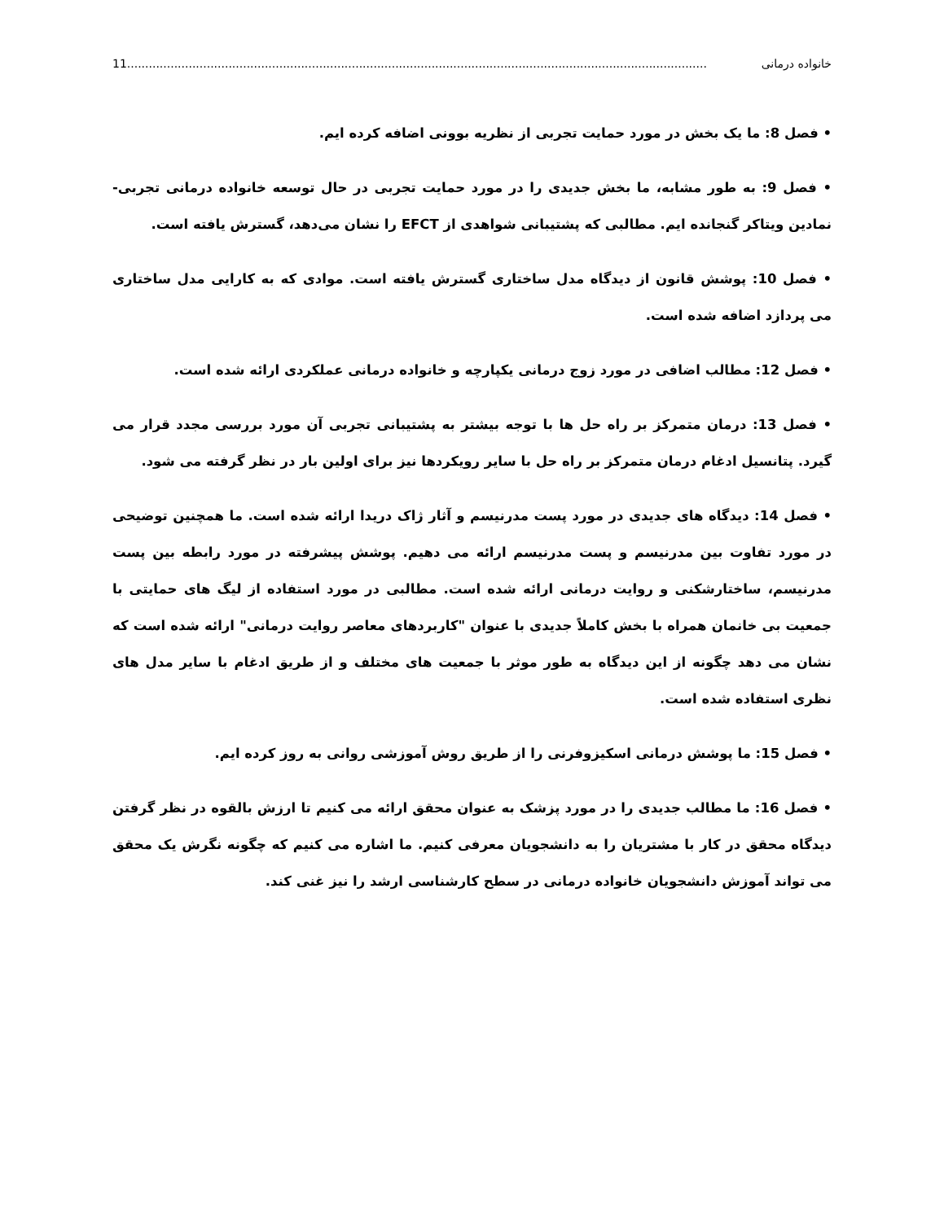خانواده درمانی 11................................................................................................................................................................
• فصل 8: ما یک بخش در مورد حمایت تجربی از نظریه بوونی اضافه کرده ایم.
• فصل 9: به طور مشابه، ما بخش جدیدی را در مورد حمایت تجربی در حال توسعه خانواده درمانی تجربی- نمادین ویتاکر گنجانده ایم. مطالبی که پشتیبانی شواهدی از EFCT را نشان می‌دهد، گسترش یافته است.
• فصل 10: پوشش قانون از دیدگاه مدل ساختاری گسترش یافته است. موادی که به کارایی مدل ساختاری می پردازد اضافه شده است.
• فصل 12: مطالب اضافی در مورد زوج درمانی یکپارچه و خانواده درمانی عملکردی ارائه شده است.
• فصل 13: درمان متمرکز بر راه حل ها با توجه بیشتر به پشتیبانی تجربی آن مورد بررسی مجدد قرار می گیرد. پتانسیل ادغام درمان متمرکز بر راه حل با سایر رویکردها نیز برای اولین بار در نظر گرفته می شود.
• فصل 14: دیدگاه های جدیدی در مورد پست مدرنیسم و آثار ژاک دریدا ارائه شده است. ما همچنین توضیحی در مورد تفاوت بین مدرنیسم و پست مدرنیسم ارائه می دهیم. پوشش پیشرفته در مورد رابطه بین پست مدرنیسم، ساختارشکنی و روایت درمانی ارائه شده است. مطالبی در مورد استفاده از لیگ های حمایتی با جمعیت بی خانمان همراه با بخش کاملاً جدیدی با عنوان "کاربردهای معاصر روایت درمانی" ارائه شده است که نشان می دهد چگونه از این دیدگاه به طور موثر با جمعیت های مختلف و از طریق ادغام با سایر مدل های نظری استفاده شده است.
• فصل 15: ما پوشش درمانی اسکیزوفرنی را از طریق روش آموزشی روانی به روز کرده ایم.
• فصل 16: ما مطالب جدیدی را در مورد پزشک به عنوان محقق ارائه می کنیم تا ارزش بالقوه در نظر گرفتن دیدگاه محقق در کار با مشتریان را به دانشجویان معرفی کنیم. ما اشاره می کنیم که چگونه نگرش یک محقق می تواند آموزش دانشجویان خانواده درمانی در سطح کارشناسی ارشد را نیز غنی کند.